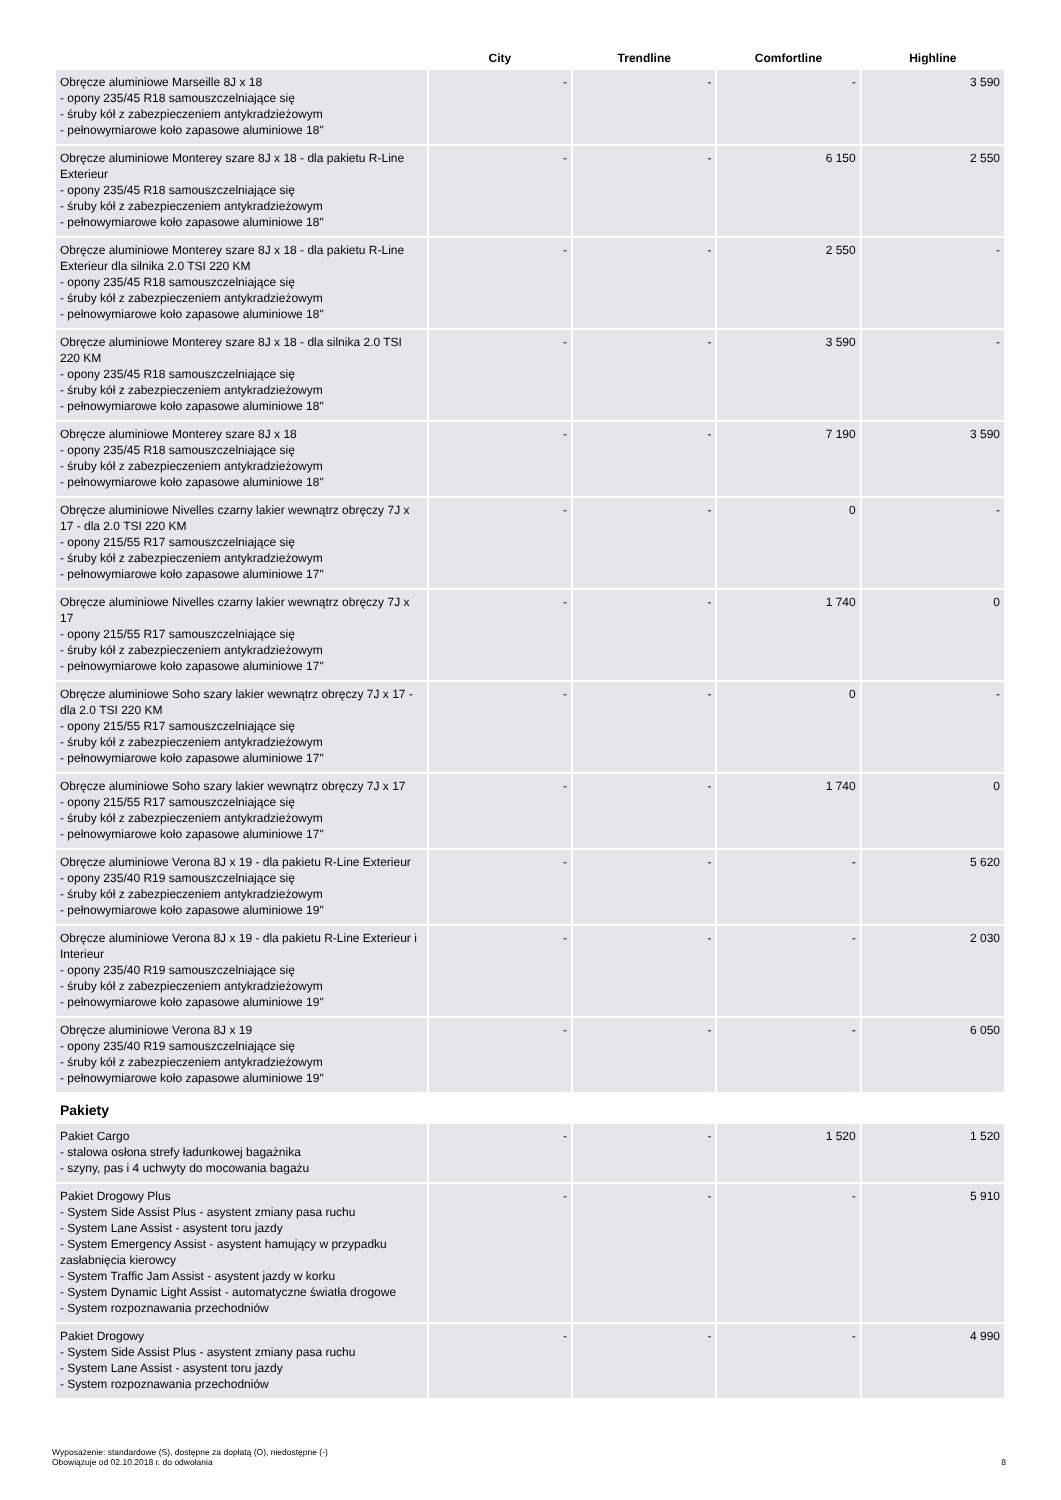| | City | Trendline | Comfortline | Highline |
| --- | --- | --- | --- | --- |
| Obręcze aluminiowe Marseille 8J x 18 - opony 235/45 R18 samouszczelniające się - śruby kół z zabezpieczeniem antykradzieżowym - pełnowymiarowe koło zapasowe aluminiowe 18" | - | - | - | 3 590 |
| Obręcze aluminiowe Monterey szare 8J x 18 - dla pakietu R-Line Exterieur - opony 235/45 R18 samouszczelniające się - śruby kół z zabezpieczeniem antykradzieżowym - pełnowymiarowe koło zapasowe aluminiowe 18" | - | - | 6 150 | 2 550 |
| Obręcze aluminiowe Monterey szare 8J x 18 - dla pakietu R-Line Exterieur dla silnika 2.0 TSI 220 KM - opony 235/45 R18 samouszczelniające się - śruby kół z zabezpieczeniem antykradzieżowym - pełnowymiarowe koło zapasowe aluminiowe 18" | - | - | 2 550 | - |
| Obręcze aluminiowe Monterey szare 8J x 18 - dla silnika 2.0 TSI 220 KM - opony 235/45 R18 samouszczelniające się - śruby kół z zabezpieczeniem antykradzieżowym - pełnowymiarowe koło zapasowe aluminiowe 18" | - | - | 3 590 | - |
| Obręcze aluminiowe Monterey szare 8J x 18 - opony 235/45 R18 samouszczelniające się - śruby kół z zabezpieczeniem antykradzieżowym - pełnowymiarowe koło zapasowe aluminiowe 18" | - | - | 7 190 | 3 590 |
| Obręcze aluminiowe Nivelles czarny lakier wewnątrz obręczy 7J x 17 - dla 2.0 TSI 220 KM - opony 215/55 R17 samouszczelniające się - śruby kół z zabezpieczeniem antykradzieżowym - pełnowymiarowe koło zapasowe aluminiowe 17" | - | - | 0 | - |
| Obręcze aluminiowe Nivelles czarny lakier wewnątrz obręczy 7J x 17 - opony 215/55 R17 samouszczelniające się - śruby kół z zabezpieczeniem antykradzieżowym - pełnowymiarowe koło zapasowe aluminiowe 17" | - | - | 1 740 | 0 |
| Obręcze aluminiowe Soho szary lakier wewnątrz obręczy 7J x 17 - dla 2.0 TSI 220 KM - opony 215/55 R17 samouszczelniające się - śruby kół z zabezpieczeniem antykradzieżowym - pełnowymiarowe koło zapasowe aluminiowe 17" | - | - | 0 | - |
| Obręcze aluminiowe Soho szary lakier wewnątrz obręczy 7J x 17 - opony 215/55 R17 samouszczelniające się - śruby kół z zabezpieczeniem antykradzieżowym - pełnowymiarowe koło zapasowe aluminiowe 17" | - | - | 1 740 | 0 |
| Obręcze aluminiowe Verona 8J x 19 - dla pakietu R-Line Exterieur - opony 235/40 R19 samouszczelniające się - śruby kół z zabezpieczeniem antykradzieżowym - pełnowymiarowe koło zapasowe aluminiowe 19" | - | - | - | 5 620 |
| Obręcze aluminiowe Verona 8J x 19 - dla pakietu R-Line Exterieur i Interieur - opony 235/40 R19 samouszczelniające się - śruby kół z zabezpieczeniem antykradzieżowym - pełnowymiarowe koło zapasowe aluminiowe 19" | - | - | - | 2 030 |
| Obręcze aluminiowe Verona 8J x 19 - opony 235/40 R19 samouszczelniające się - śruby kół z zabezpieczeniem antykradzieżowym - pełnowymiarowe koło zapasowe aluminiowe 19" | - | - | - | 6 050 |
| Pakiety | | | | |
| Pakiet Cargo - stalowa osłona strefy ładunkowej bagażnika - szyny, pas i 4 uchwyty do mocowania bagażu | - | - | 1 520 | 1 520 |
| Pakiet Drogowy Plus - System Side Assist Plus - asystent zmiany pasa ruchu - System Lane Assist - asystent toru jazdy - System Emergency Assist - asystent hamujący w przypadku zasłabnięcia kierowcy - System Traffic Jam Assist - asystent jazdy w korku - System Dynamic Light Assist - automatyczne światła drogowe - System rozpoznawania przechodniów | - | - | - | 5 910 |
| Pakiet Drogowy - System Side Assist Plus - asystent zmiany pasa ruchu - System Lane Assist - asystent toru jazdy - System rozpoznawania przechodniów | - | - | - | 4 990 |
Wyposażenie: standardowe (S), dostępne za dopłatą (O), niedostępne (-)
Obowiązuje od 02.10.2018 r. do odwołania
8